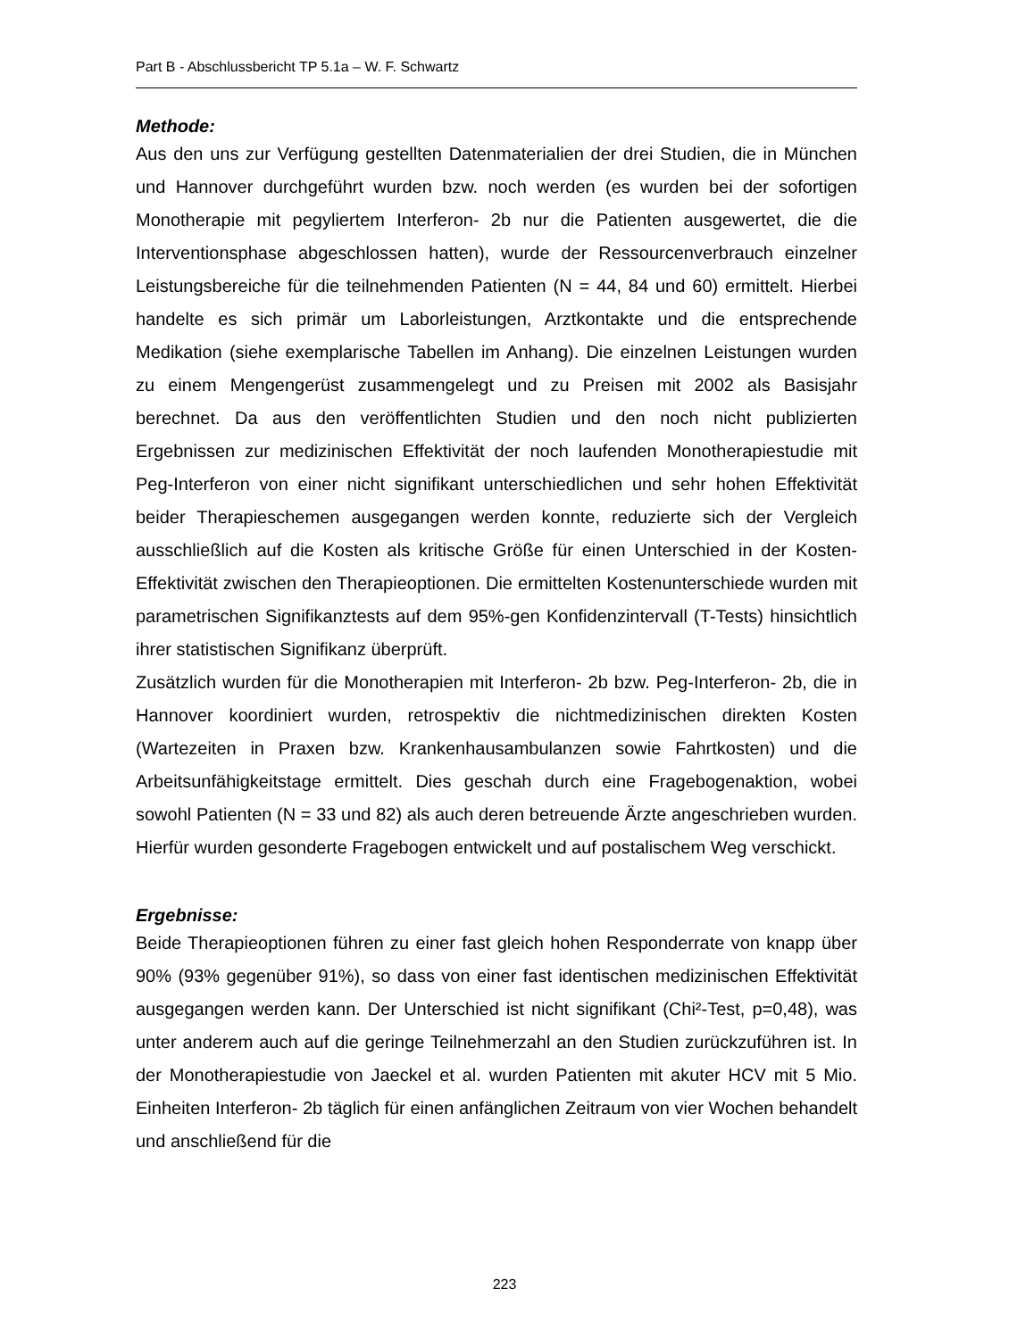Part B - Abschlussbericht TP 5.1a – W. F. Schwartz
Methode:
Aus den uns zur Verfügung gestellten Datenmaterialien der drei Studien, die in München und Hannover durchgeführt wurden bzw. noch werden (es wurden bei der sofortigen Monotherapie mit pegyliertem Interferon- 2b nur die Patienten ausgewertet, die die Interventionsphase abgeschlossen hatten), wurde der Ressourcenverbrauch einzelner Leistungsbereiche für die teilnehmenden Patienten (N = 44, 84 und 60) ermittelt. Hierbei handelte es sich primär um Laborleistungen, Arztkontakte und die entsprechende Medikation (siehe exemplarische Tabellen im Anhang). Die einzelnen Leistungen wurden zu einem Mengengerüst zusammengelegt und zu Preisen mit 2002 als Basisjahr berechnet. Da aus den veröffentlichten Studien und den noch nicht publizierten Ergebnissen zur medizinischen Effektivität der noch laufenden Monotherapiestudie mit Peg-Interferon von einer nicht signifikant unterschiedlichen und sehr hohen Effektivität beider Therapieschemen ausgegangen werden konnte, reduzierte sich der Vergleich ausschließlich auf die Kosten als kritische Größe für einen Unterschied in der Kosten-Effektivität zwischen den Therapieoptionen. Die ermittelten Kostenunterschiede wurden mit parametrischen Signifikanztests auf dem 95%-gen Konfidenzintervall (T-Tests) hinsichtlich ihrer statistischen Signifikanz überprüft.
Zusätzlich wurden für die Monotherapien mit Interferon- 2b bzw. Peg-Interferon- 2b, die in Hannover koordiniert wurden, retrospektiv die nichtmedizinischen direkten Kosten (Wartezeiten in Praxen bzw. Krankenhausambulanzen sowie Fahrtkosten) und die Arbeitsunfähigkeitstage ermittelt. Dies geschah durch eine Fragebogenaktion, wobei sowohl Patienten (N = 33 und 82) als auch deren betreuende Ärzte angeschrieben wurden. Hierfür wurden gesonderte Fragebogen entwickelt und auf postalischem Weg verschickt.
Ergebnisse:
Beide Therapieoptionen führen zu einer fast gleich hohen Responderrate von knapp über 90% (93% gegenüber 91%), so dass von einer fast identischen medizinischen Effektivität ausgegangen werden kann. Der Unterschied ist nicht signifikant (Chi²-Test, p=0,48), was unter anderem auch auf die geringe Teilnehmerzahl an den Studien zurückzuführen ist. In der Monotherapiestudie von Jaeckel et al. wurden Patienten mit akuter HCV mit 5 Mio. Einheiten Interferon- 2b täglich für einen anfänglichen Zeitraum von vier Wochen behandelt und anschließend für die
223